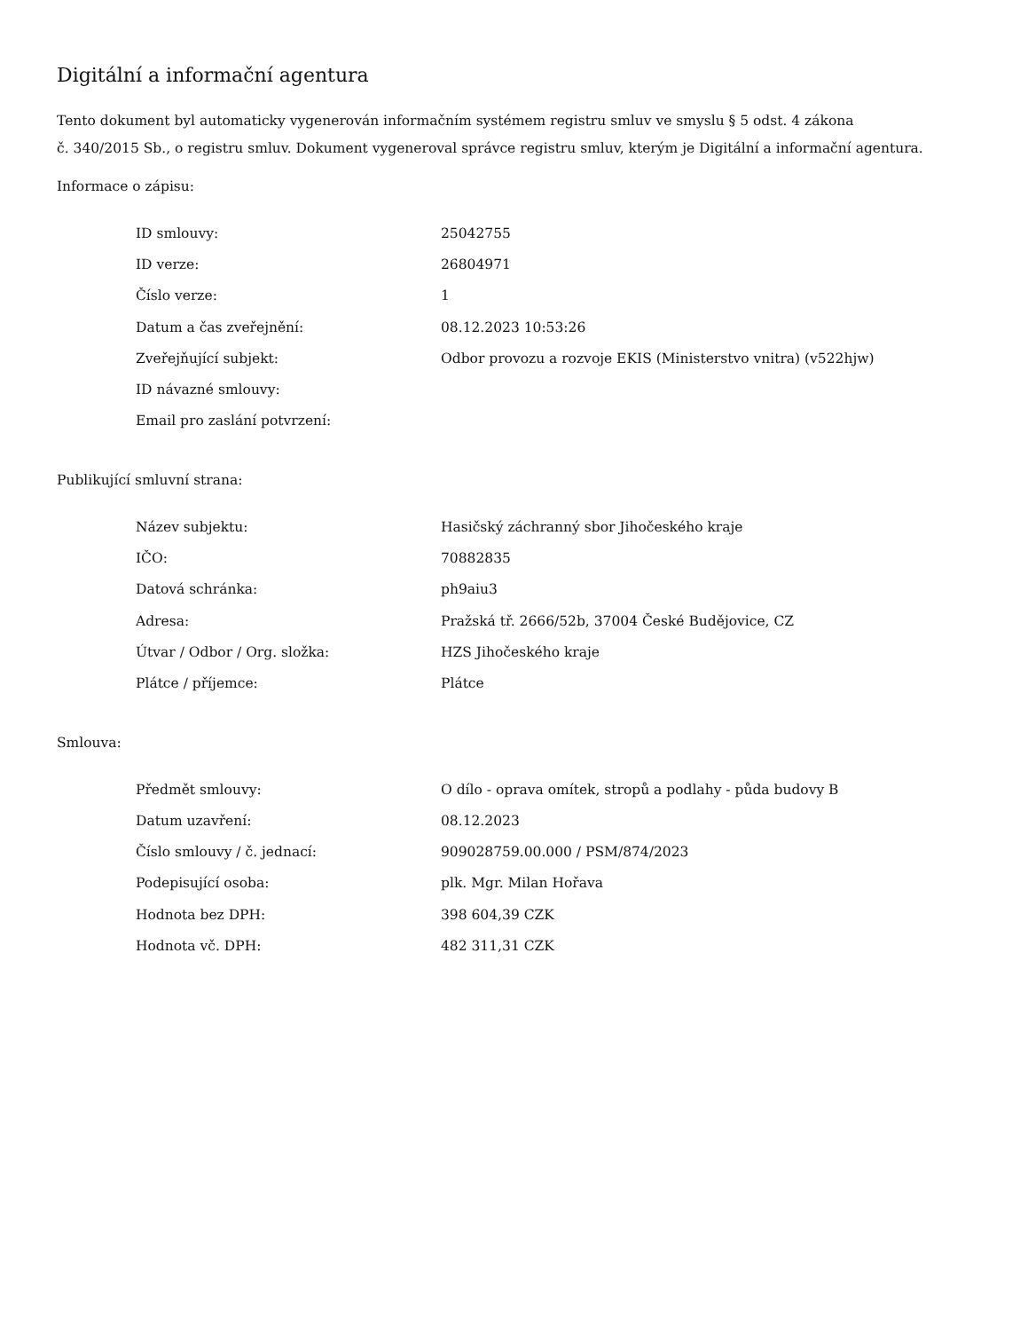Digitální a informační agentura
Tento dokument byl automaticky vygenerován informačním systémem registru smluv ve smyslu § 5 odst. 4 zákona
č. 340/2015 Sb., o registru smluv. Dokument vygeneroval správce registru smluv, kterým je Digitální a informační agentura.
Informace o zápisu:
| ID smlouvy: | 25042755 |
| ID verze: | 26804971 |
| Číslo verze: | 1 |
| Datum a čas zveřejnění: | 08.12.2023 10:53:26 |
| Zveřejňující subjekt: | Odbor provozu a rozvoje EKIS (Ministerstvo vnitra) (v522hjw) |
| ID návazné smlouvy: | |
| Email pro zaslání potvrzení: | |
Publikující smluvní strana:
| Název subjektu: | Hasičský záchranný sbor Jihočeského kraje |
| IČO: | 70882835 |
| Datová schránka: | ph9aiu3 |
| Adresa: | Pražská tř. 2666/52b, 37004 České Budějovice, CZ |
| Útvar / Odbor / Org. složka: | HZS Jihočeského kraje |
| Plátce / příjemce: | Plátce |
Smlouva:
| Předmět smlouvy: | O dílo - oprava omítek, stropů a podlahy - půda budovy B |
| Datum uzavření: | 08.12.2023 |
| Číslo smlouvy / č. jednací: | 909028759.00.000 / PSM/874/2023 |
| Podepisující osoba: | plk. Mgr. Milan Hořava |
| Hodnota bez DPH: | 398 604,39 CZK |
| Hodnota vč. DPH: | 482 311,31 CZK |